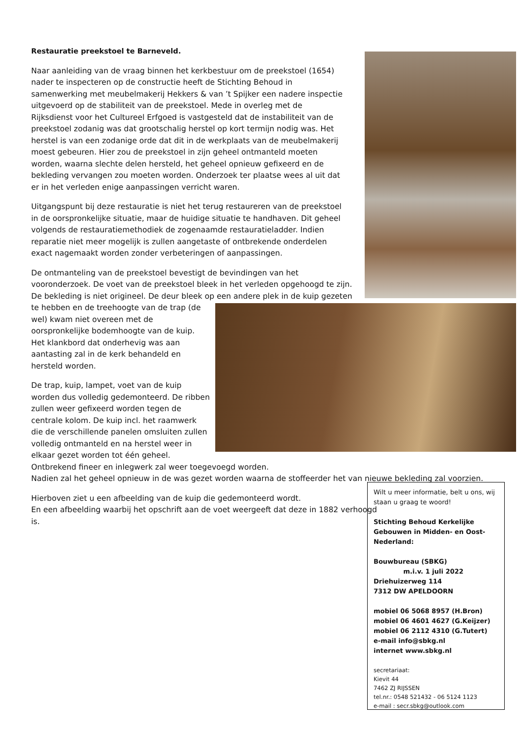Restauratie preekstoel te Barneveld.
Naar aanleiding van de vraag binnen het kerkbestuur om de preekstoel (1654) nader te inspecteren op de constructie heeft de Stichting Behoud in samenwerking met meubelmakerij Hekkers & van ’t Spijker een nadere inspectie uitgevoerd op de stabiliteit van de preekstoel. Mede in overleg met de Rijksdienst voor het Cultureel Erfgoed is vastgesteld dat de instabiliteit van de preekstoel zodanig was dat grootschalig herstel op kort termijn nodig was. Het herstel is van een zodanige orde dat dit in de werkplaats van de meubelmakerij moest gebeuren. Hier zou de preekstoel in zijn geheel ontmanteld moeten worden, waarna slechte delen hersteld, het geheel opnieuw gefixeerd en de bekleding vervangen zou moeten worden. Onderzoek ter plaatse wees al uit dat er in het verleden enige aanpassingen verricht waren.
Uitgangspunt bij deze restauratie is niet het terug restaureren van de preekstoel in de oorspronkelijke situatie, maar de huidige situatie te handhaven. Dit geheel volgends de restauratiemethodiek de zogenaamde restauratieladder. Indien reparatie niet meer mogelijk is zullen aangetaste of ontbrekende onderdelen exact nagemaakt worden zonder verbeteringen of aanpassingen.
De ontmanteling van de preekstoel bevestigt de bevindingen van het vooronderzoek. De voet van de preekstoel bleek in het verleden opgehoogd te zijn. De bekleding is niet origineel. De deur bleek op een andere plek in de kuip gezeten te hebben en de treehoogte van de trap (de wel) kwam niet overeen met de oorspronkelijke bodemhoogte van de kuip. Het klankbord dat onderhevig was aan aantasting zal in de kerk behandeld en hersteld worden.
De trap, kuip, lampet, voet van de kuip worden dus volledig gedemonteerd. De ribben zullen weer gefixeerd worden tegen de centrale kolom. De kuip incl. het raamwerk die de verschillende panelen omsluiten zullen volledig ontmanteld en na herstel weer in elkaar gezet worden tot één geheel. Ontbrekend fineer en inlegwerk zal weer toegevoegd worden.
Nadien zal het geheel opnieuw in de was gezet worden waarna de stoffeerder het van nieuwe bekleding zal voorzien.
Hierboven ziet u een afbeelding van de kuip die gedemonteerd wordt.
En een afbeelding waarbij het opschrift aan de voet weergeeft dat deze in 1882 verhoogd is.
Wilt u meer informatie, belt u ons, wij staan u graag te woord!
Stichting Behoud Kerkelijke Gebouwen in Midden- en Oost-Nederland:
Bouwbureau (SBKG)
m.i.v. 1 juli 2022
Driehuizerweg 114
7312 DW APELDOORN
mobiel 06 5068 8957 (H.Bron)
mobiel 06 4601 4627 (G.Keijzer)
mobiel 06 2112 4310 (G.Tutert)
e-mail info@sbkg.nl
internet www.sbkg.nl
secretariaat:
Kievit 44
7462 ZJ RIJSSEN
tel.nr.: 0548 521432 - 06 5124 1123
e-mail : secr.sbkg@outlook.com